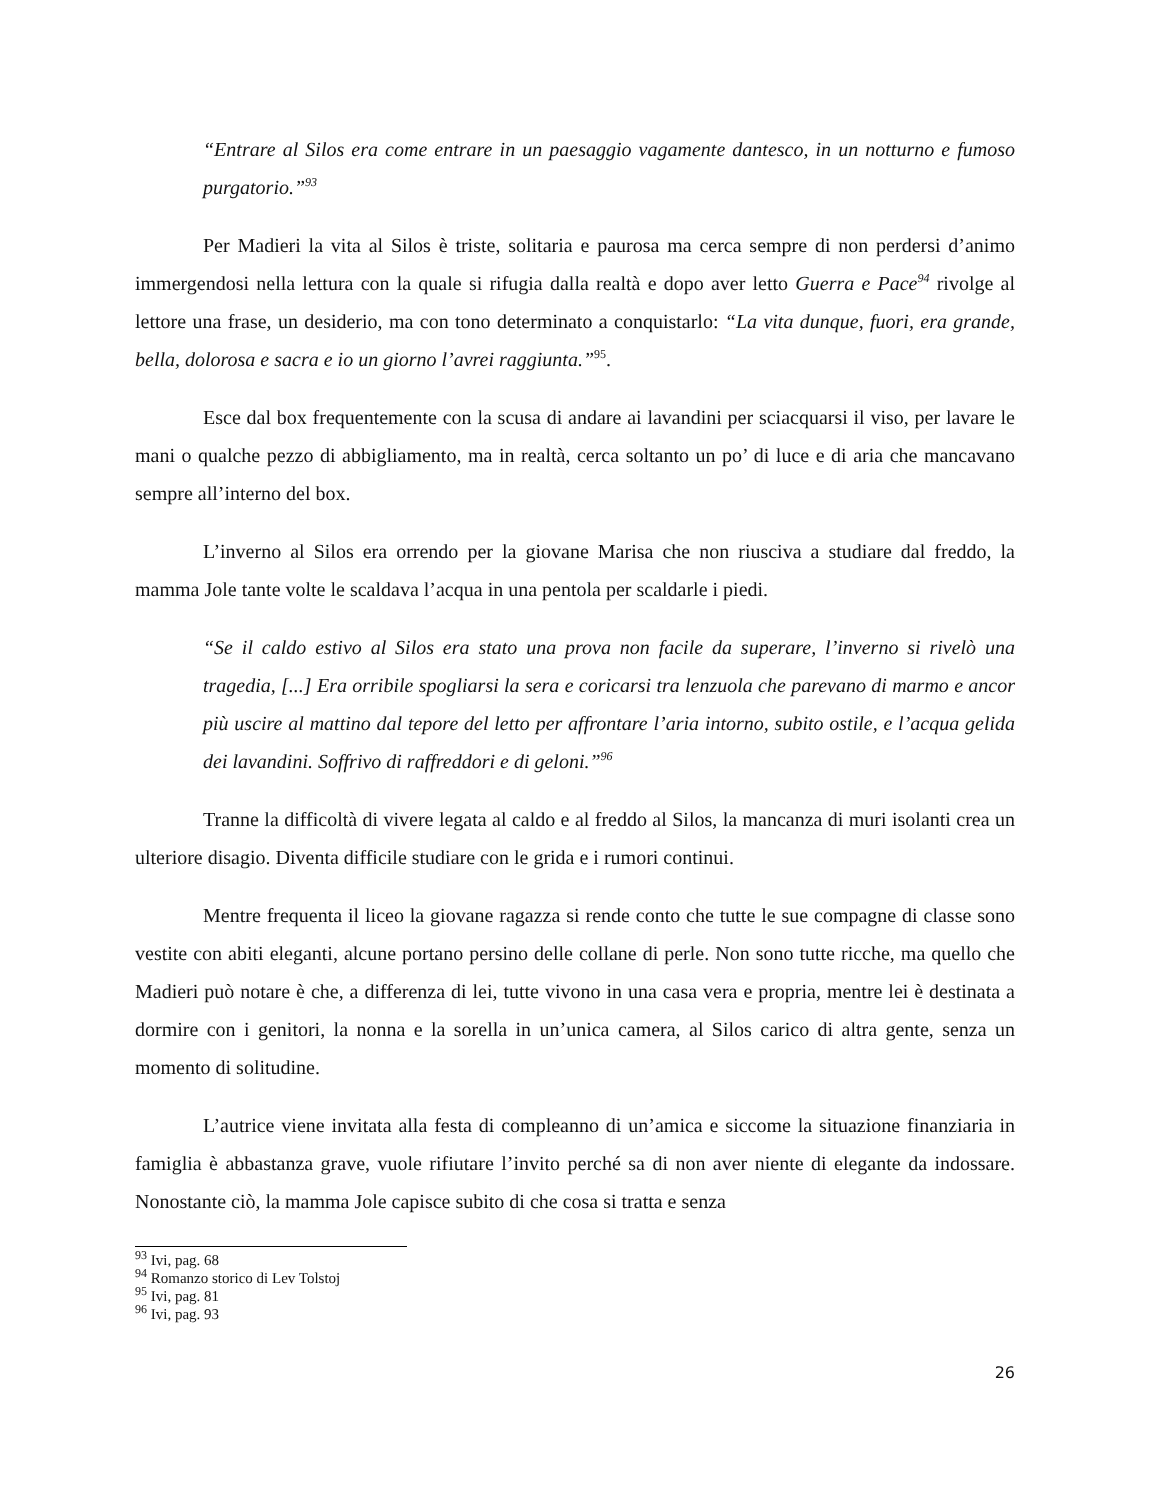“Entrare al Silos era come entrare in un paesaggio vagamente dantesco, in un notturno e fumoso purgatorio.”<sup>93</sup>
Per Madieri la vita al Silos è triste, solitaria e paurosa ma cerca sempre di non perdersi d’animo immergendosi nella lettura con la quale si rifugia dalla realtà e dopo aver letto Guerra e Pace<sup>94</sup> rivolge al lettore una frase, un desiderio, ma con tono determinato a conquistarlo: “La vita dunque, fuori, era grande, bella, dolorosa e sacra e io un giorno l’avrei raggiunta.”<sup>95</sup>.
Esce dal box frequentemente con la scusa di andare ai lavandini per sciacquarsi il viso, per lavare le mani o qualche pezzo di abbigliamento, ma in realtà, cerca soltanto un po’ di luce e di aria che mancavano sempre all’interno del box.
L’inverno al Silos era orrendo per la giovane Marisa che non riusciva a studiare dal freddo, la mamma Jole tante volte le scaldava l’acqua in una pentola per scaldarle i piedi.
“Se il caldo estivo al Silos era stato una prova non facile da superare, l’inverno si rivelò una tragedia, [...] Era orribile spogliarsi la sera e coricarsi tra lenzuola che parevano di marmo e ancor più uscire al mattino dal tepore del letto per affrontare l’aria intorno, subito ostile, e l’acqua gelida dei lavandini. Soffrivo di raffreddori e di geloni.”<sup>96</sup>
Tranne la difficoltà di vivere legata al caldo e al freddo al Silos, la mancanza di muri isolanti crea un ulteriore disagio. Diventa difficile studiare con le grida e i rumori continui.
Mentre frequenta il liceo la giovane ragazza si rende conto che tutte le sue compagne di classe sono vestite con abiti eleganti, alcune portano persino delle collane di perle. Non sono tutte ricche, ma quello che Madieri può notare è che, a differenza di lei, tutte vivono in una casa vera e propria, mentre lei è destinata a dormire con i genitori, la nonna e la sorella in un’unica camera, al Silos carico di altra gente, senza un momento di solitudine.
L’autrice viene invitata alla festa di compleanno di un’amica e siccome la situazione finanziaria in famiglia è abbastanza grave, vuole rifiutare l’invito perché sa di non aver niente di elegante da indossare. Nonostante ciò, la mamma Jole capisce subito di che cosa si tratta e senza
<sup>93</sup> Ivi, pag. 68
<sup>94</sup> Romanzo storico di Lev Tolstoj
<sup>95</sup> Ivi, pag. 81
<sup>96</sup> Ivi, pag. 93
26